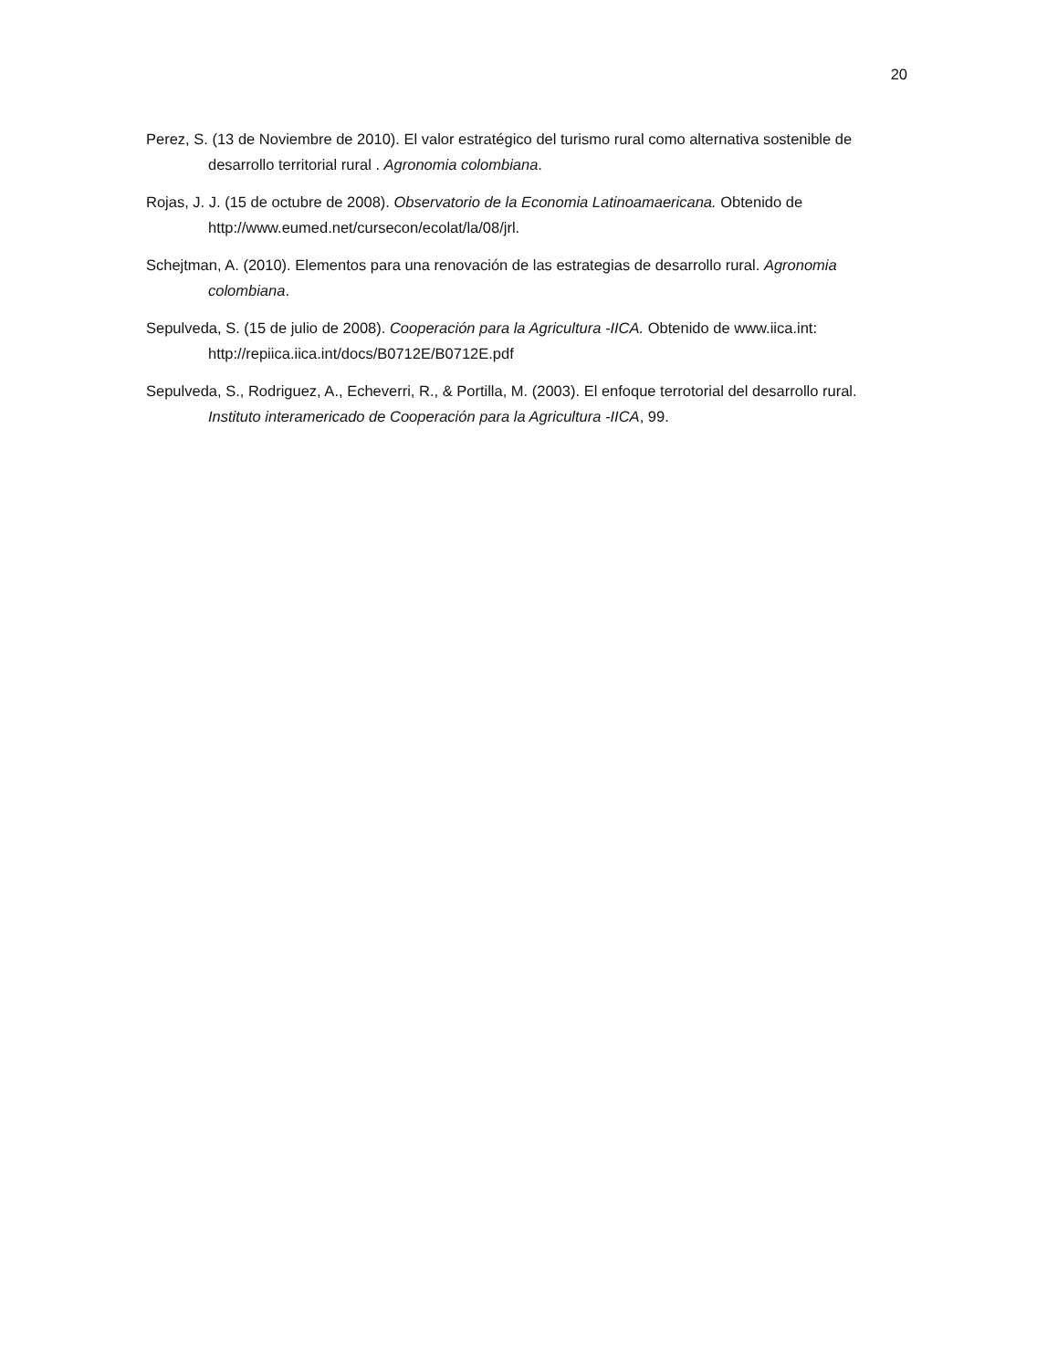20
Perez, S. (13 de Noviembre de 2010). El valor estratégico del turismo rural como alternativa sostenible de desarrollo territorial rural . Agronomia colombiana.
Rojas, J. J. (15 de octubre de 2008). Observatorio de la Economia Latinoamaericana. Obtenido de http://www.eumed.net/cursecon/ecolat/la/08/jrl.
Schejtman, A. (2010). Elementos para una renovación de las estrategias de desarrollo rural. Agronomia colombiana.
Sepulveda, S. (15 de julio de 2008). Cooperación para la Agricultura -IICA. Obtenido de www.iica.int: http://repiica.iica.int/docs/B0712E/B0712E.pdf
Sepulveda, S., Rodriguez, A., Echeverri, R., & Portilla, M. (2003). El enfoque terrotorial del desarrollo rural. Instituto interamericado de Cooperación para la Agricultura -IICA, 99.